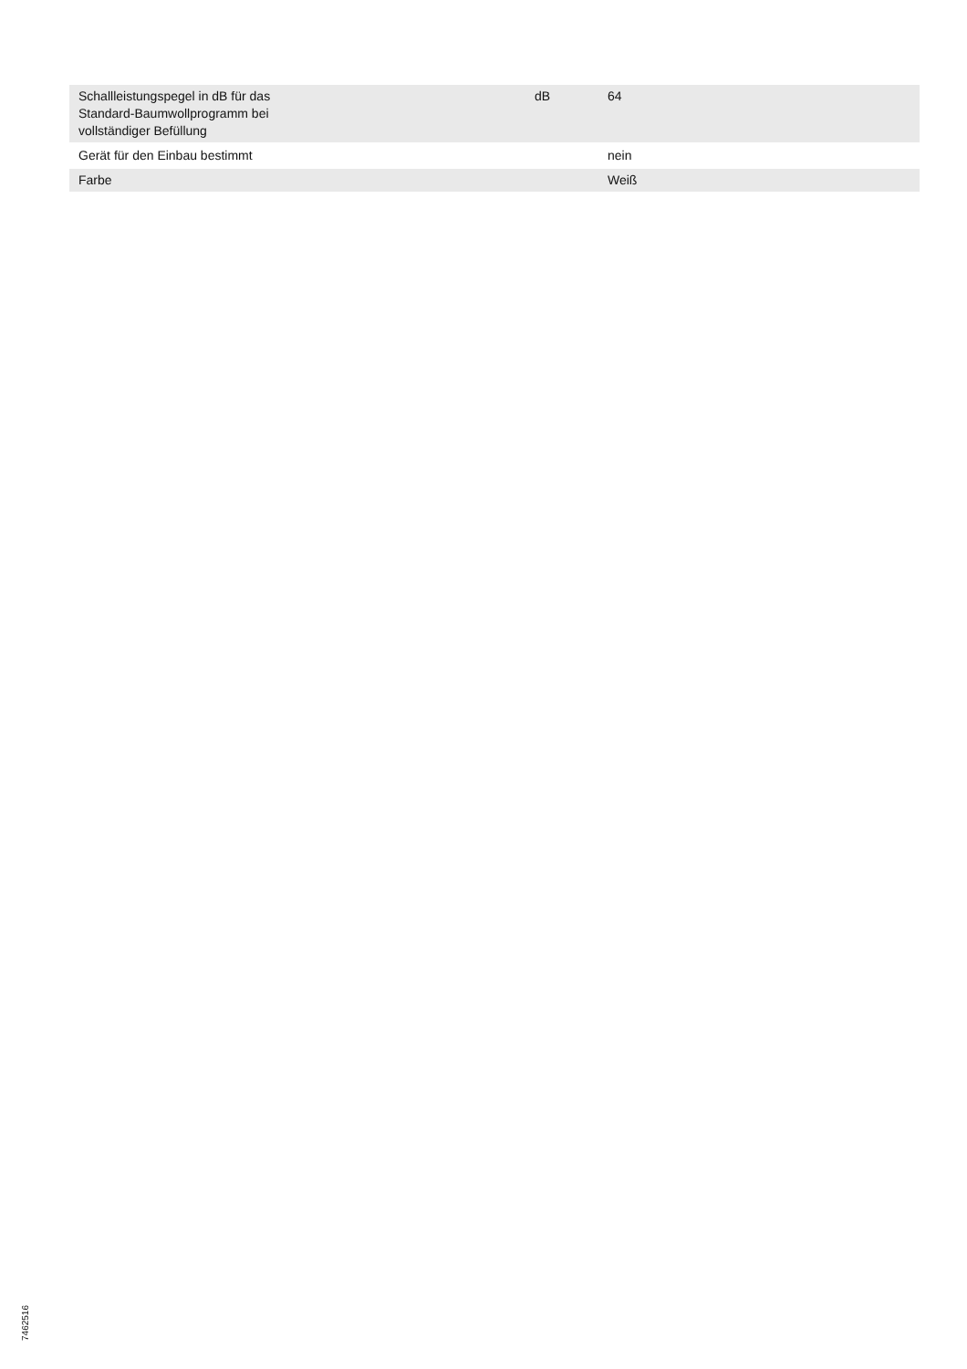| Schallleistungspegel in dB für das Standard-Baumwollprogramm bei vollständiger Befüllung | dB | 64 |
| Gerät für den Einbau bestimmt | | nein |
| Farbe | | Weiß |
7462516